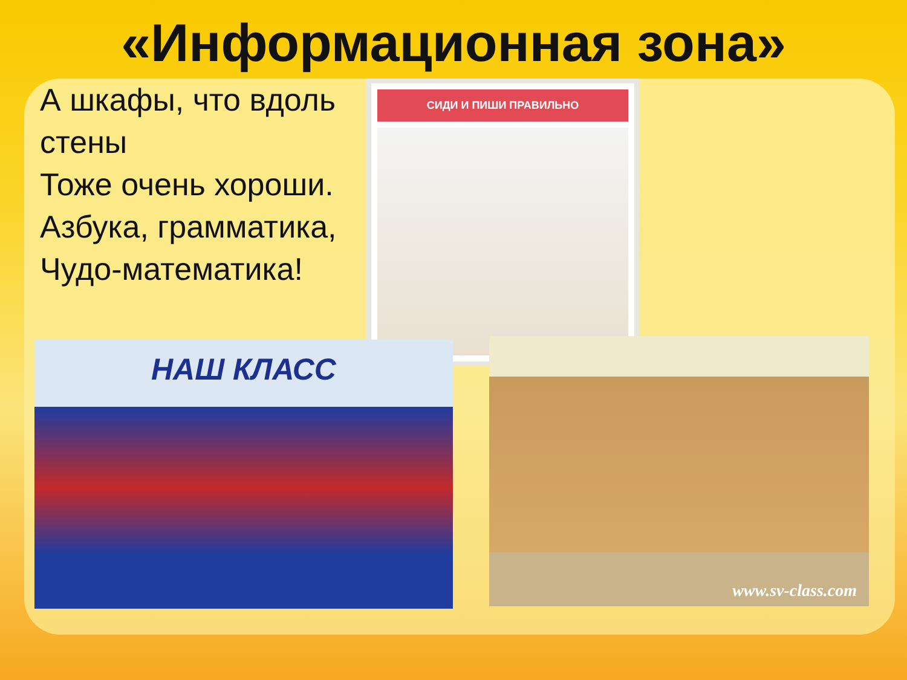«Информационная зона»
А шкафы, что вдоль стены
Тоже очень хороши.
Азбука, грамматика,
Чудо-математика!
СИДИ И ПИШИ ПРАВИЛЬНО
НАШ КЛАСС
www.sv-class.com